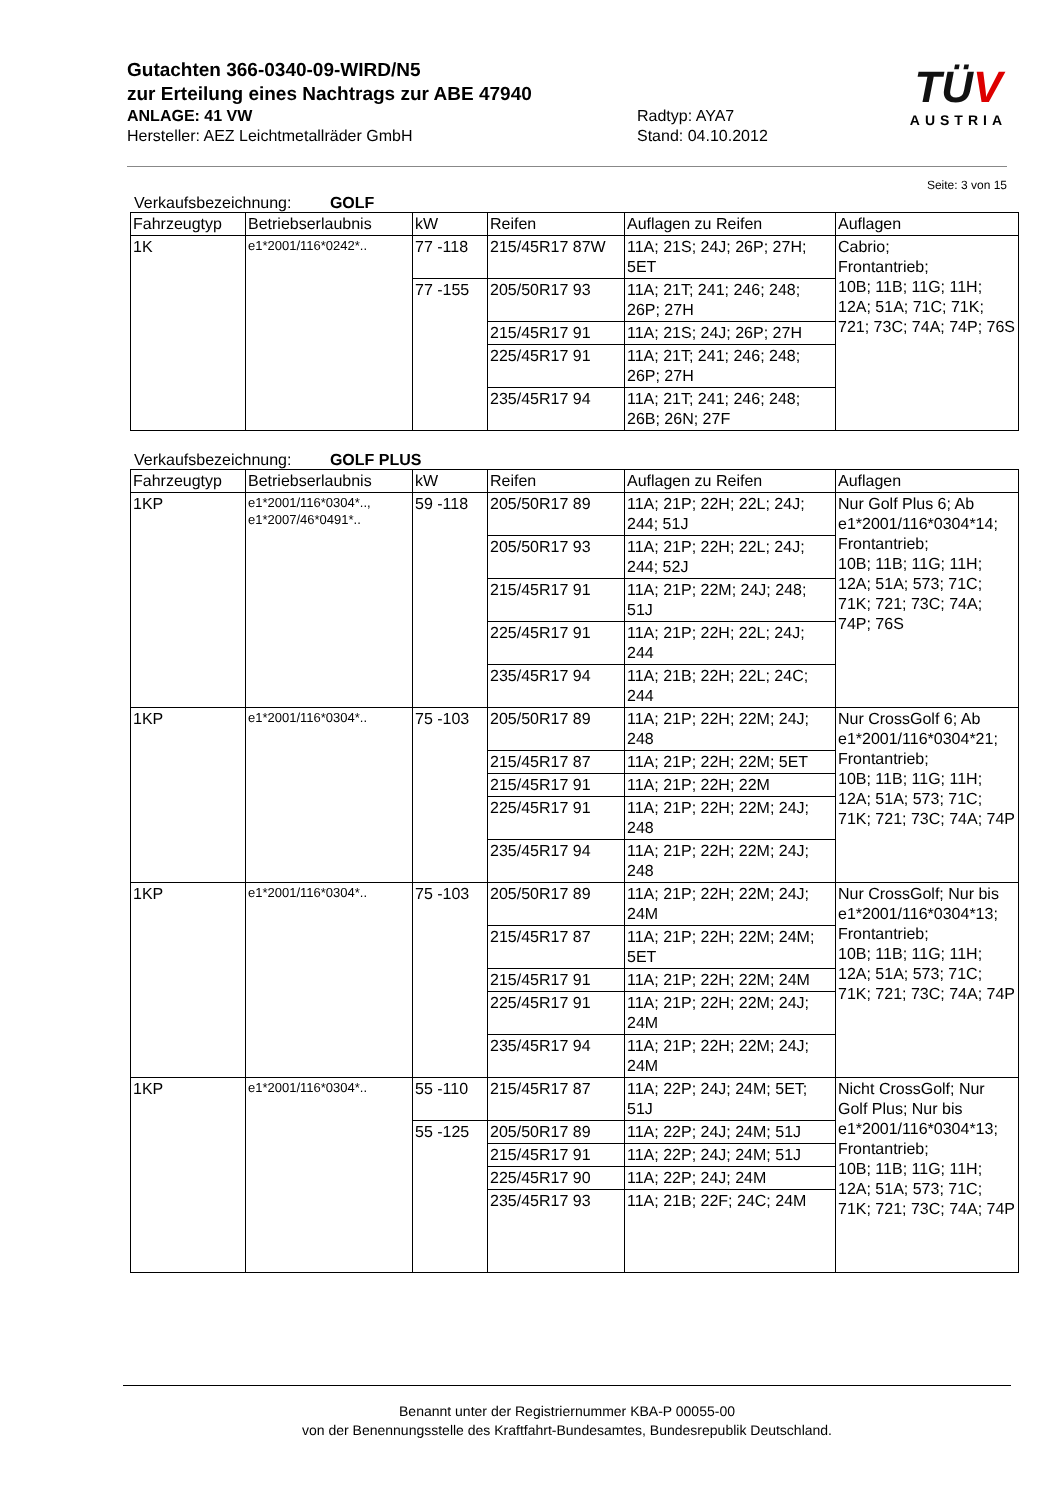Gutachten 366-0340-09-WIRD/N5
zur Erteilung eines Nachtrags zur ABE 47940
ANLAGE: 41 VW Radtyp: AYA7
Hersteller: AEZ Leichtmetallräder GmbH Stand: 04.10.2012
TÜV
AUSTRIA
Seite: 3 von 15
Verkaufsbezeichnung: GOLF
| Fahrzeugtyp | Betriebserlaubnis | kW | Reifen | Auflagen zu Reifen | Auflagen |
| 1K | e1*2001/116*0242*.. | 77 -118 | 215/45R17 87W | 11A; 21S; 24J; 26P; 27H; 5ET | Cabrio; Frontantrieb; 10B; 11B; 11G; 11H; 12A; 51A; 71C; 71K; 721; 73C; 74A; 74P; 76S |
| | | 77 -155 | 205/50R17 93 | 11A; 21T; 241; 246; 248; 26P; 27H | |
| | | | 215/45R17 91 | 11A; 21S; 24J; 26P; 27H | |
| | | | 225/45R17 91 | 11A; 21T; 241; 246; 248; 26P; 27H | |
| | | | 235/45R17 94 | 11A; 21T; 241; 246; 248; 26B; 26N; 27F | |
Verkaufsbezeichnung: GOLF PLUS
| Fahrzeugtyp | Betriebserlaubnis | kW | Reifen | Auflagen zu Reifen | Auflagen |
| 1KP | e1*2001/116*0304*.., e1*2007/46*0491*.. | 59 -118 | 205/50R17 89 | 11A; 21P; 22H; 22L; 24J; 244; 51J | Nur Golf Plus 6; Ab e1*2001/116*0304*14; Frontantrieb; 10B; 11B; 11G; 11H; 12A; 51A; 573; 71C; 71K; 721; 73C; 74A; 74P; 76S |
| | | | 205/50R17 93 | 11A; 21P; 22H; 22L; 24J; 244; 52J | |
| | | | 215/45R17 91 | 11A; 21P; 22M; 24J; 248; 51J | |
| | | | 225/45R17 91 | 11A; 21P; 22H; 22L; 24J; 244 | |
| | | | 235/45R17 94 | 11A; 21B; 22H; 22L; 24C; 244 | |
| 1KP | e1*2001/116*0304*.. | 75 -103 | 205/50R17 89 | 11A; 21P; 22H; 22M; 24J; 248 | Nur CrossGolf 6; Ab e1*2001/116*0304*21; Frontantrieb; 10B; 11B; 11G; 11H; 12A; 51A; 573; 71C; 71K; 721; 73C; 74A; 74P |
| | | | 215/45R17 87 | 11A; 21P; 22H; 22M; 5ET | |
| | | | 215/45R17 91 | 11A; 21P; 22H; 22M | |
| | | | 225/45R17 91 | 11A; 21P; 22H; 22M; 24J; 248 | |
| | | | 235/45R17 94 | 11A; 21P; 22H; 22M; 24J; 248 | |
| 1KP | e1*2001/116*0304*.. | 75 -103 | 205/50R17 89 | 11A; 21P; 22H; 22M; 24J; 24M | Nur CrossGolf; Nur bis e1*2001/116*0304*13; Frontantrieb; 10B; 11B; 11G; 11H; 12A; 51A; 573; 71C; 71K; 721; 73C; 74A; 74P |
| | | | 215/45R17 87 | 11A; 21P; 22H; 22M; 24M; 5ET | |
| | | | 215/45R17 91 | 11A; 21P; 22H; 22M; 24M | |
| | | | 225/45R17 91 | 11A; 21P; 22H; 22M; 24J; 24M | |
| | | | 235/45R17 94 | 11A; 21P; 22H; 22M; 24J; 24M | |
| 1KP | e1*2001/116*0304*.. | 55 -110 | 215/45R17 87 | 11A; 22P; 24J; 24M; 5ET; 51J | Nicht CrossGolf; Nur Golf Plus; Nur bis e1*2001/116*0304*13; Frontantrieb; 10B; 11B; 11G; 11H; 12A; 51A; 573; 71C; 71K; 721; 73C; 74A; 74P |
| | | 55 -125 | 205/50R17 89 | 11A; 22P; 24J; 24M; 51J | |
| | | | 215/45R17 91 | 11A; 22P; 24J; 24M; 51J | |
| | | | 225/45R17 90 | 11A; 22P; 24J; 24M | |
| | | | 235/45R17 93 | 11A; 21B; 22F; 24C; 24M | |
Benannt unter der Registriernummer KBA-P 00055-00
von der Benennungsstelle des Kraftfahrt-Bundesamtes, Bundesrepublik Deutschland.